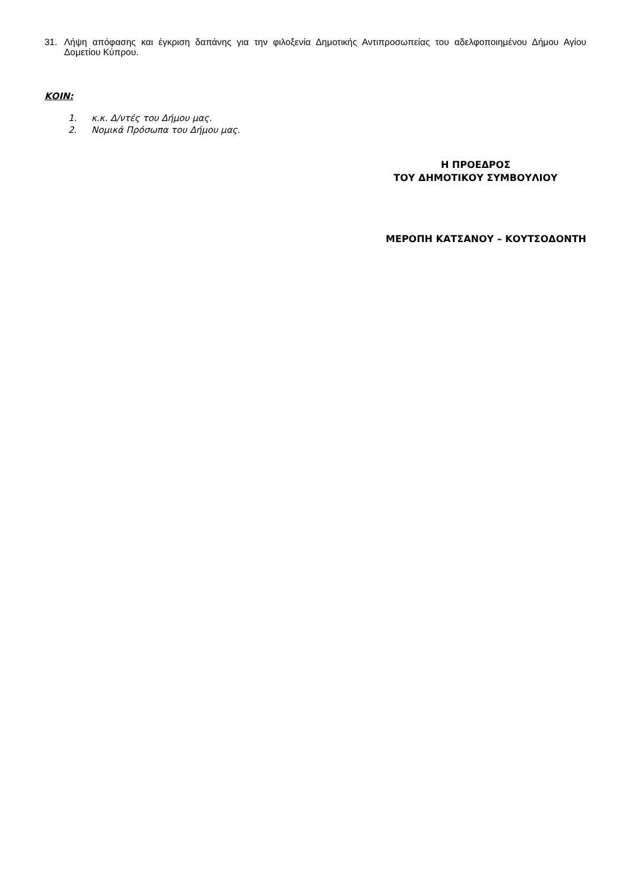31. Λήψη απόφασης και έγκριση δαπάνης για την φιλοξενία Δημοτικής Αντιπροσωπείας του αδελφοποιημένου Δήμου Αγίου Δομετίου Κύπρου.
ΚΟΙΝ:
1. κ.κ. Δ/ντές του Δήμου μας.
2. Νομικά Πρόσωπα του Δήμου μας.
Η ΠΡΟΕΔΡΟΣ
ΤΟΥ ΔΗΜΟΤΙΚΟΥ ΣΥΜΒΟΥΛΙΟΥ
ΜΕΡΟΠΗ ΚΑΤΣΑΝΟΥ – ΚΟΥΤΣΟΔΟΝΤΗ